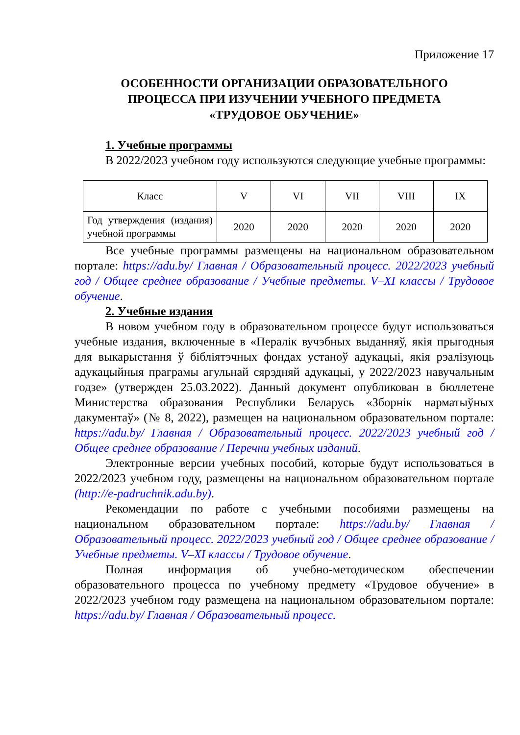Приложение 17
ОСОБЕННОСТИ ОРГАНИЗАЦИИ ОБРАЗОВАТЕЛЬНОГО
ПРОЦЕССА ПРИ ИЗУЧЕНИИ УЧЕБНОГО ПРЕДМЕТА
«ТРУДОВОЕ ОБУЧЕНИЕ»
1. Учебные программы
В 2022/2023 учебном году используются следующие учебные программы:
| Класс | V | VI | VII | VIII | IX |
| Год утверждения (издания) учебной программы | 2020 | 2020 | 2020 | 2020 | 2020 |
Все учебные программы размещены на национальном образовательном портале: https://adu.by/ Главная / Образовательный процесс. 2022/2023 учебный год / Общее среднее образование / Учебные предметы. V–XI классы / Трудовое обучение.
2. Учебные издания
В новом учебном году в образовательном процессе будут использоваться учебные издания, включенные в «Пералік вучэбных выданняў, якія прыгодныя для выкарыстання ў бібліятэчных фондах устаноў адукацыі, якія рэалізуюць адукацыйныя праграмы агульнай сярэдняй адукацыі, у 2022/2023 навучальным годзе» (утвержден 25.03.2022). Данный документ опубликован в бюллетене Министерства образования Республики Беларусь «Зборнік нарматыўных дакументаў» (№ 8, 2022), размещен на национальном образовательном портале: https://adu.by/ Главная / Образовательный процесс. 2022/2023 учебный год / Общее среднее образование / Перечни учебных изданий.
Электронные версии учебных пособий, которые будут использоваться в 2022/2023 учебном году, размещены на национальном образовательном портале (http://e-padruchnik.adu.by).
Рекомендации по работе с учебными пособиями размещены на национальном образовательном портале: https://adu.by/ Главная / Образовательный процесс. 2022/2023 учебный год / Общее среднее образование / Учебные предметы. V–XI классы / Трудовое обучение.
Полная информация об учебно-методическом обеспечении образовательного процесса по учебному предмету «Трудовое обучение» в 2022/2023 учебном году размещена на национальном образовательном портале: https://adu.by/ Главная / Образовательный процесс.